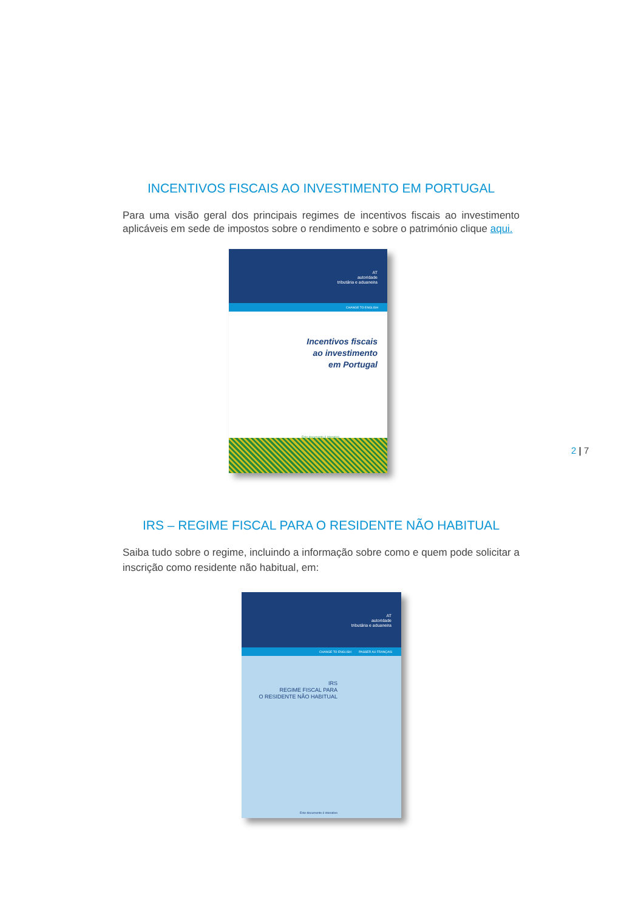INCENTIVOS FISCAIS AO INVESTIMENTO EM PORTUGAL
Para uma visão geral dos principais regimes de incentivos fiscais ao investimento aplicáveis em sede de impostos sobre o rendimento e sobre o património clique aqui.
AT
autoridade
tributária e aduaneira
CHANGE TO ENGLISH
Incentivos fiscais
ao investimento
em Portugal
Este documento é interativo
IRS – REGIME FISCAL PARA O RESIDENTE NÃO HABITUAL
Saiba tudo sobre o regime, incluindo a informação sobre como e quem pode solicitar a inscrição como residente não habitual, em:
AT
autoridade
tributária e aduaneira
CHANGE TO ENGLISH PASSER AU FRANÇAIS
IRS
REGIME FISCAL PARA
O RESIDENTE NÃO HABITUAL
Este documento é interativo
2 | 7